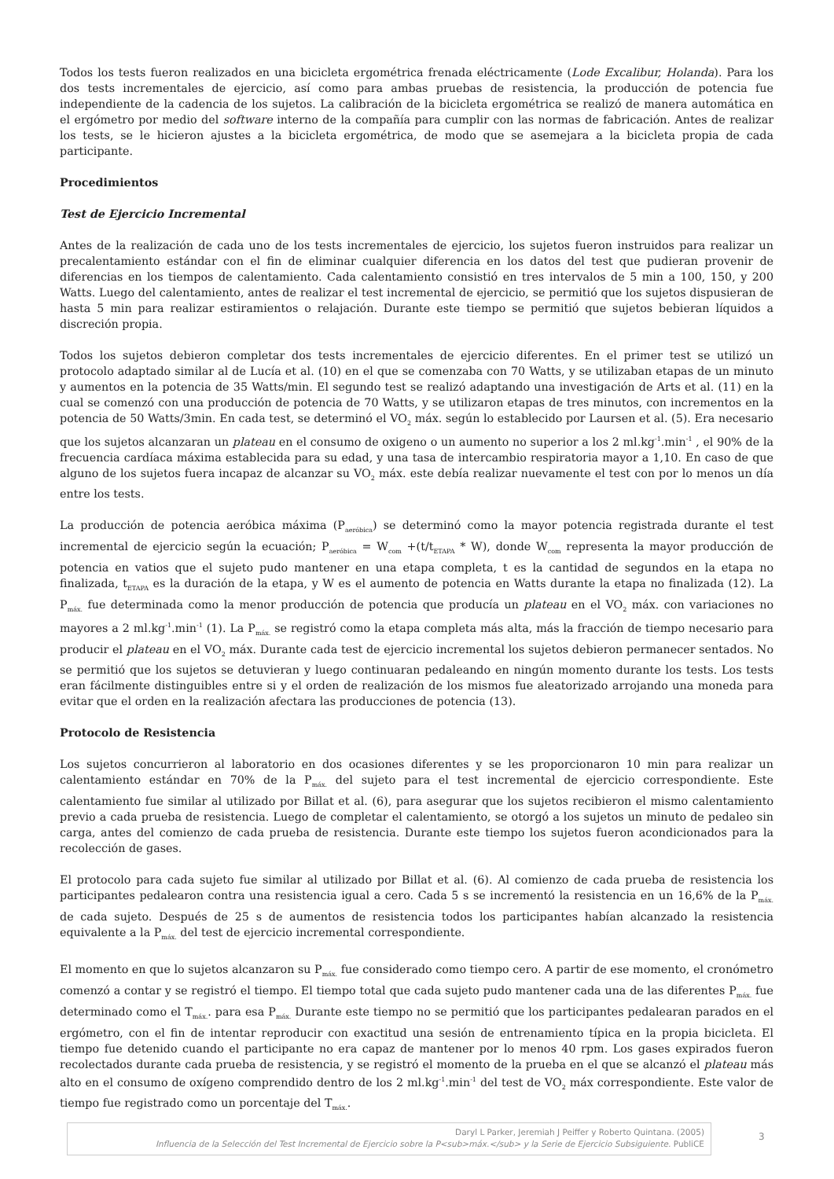Todos los tests fueron realizados en una bicicleta ergométrica frenada eléctricamente (Lode Excalibur, Holanda). Para los dos tests incrementales de ejercicio, así como para ambas pruebas de resistencia, la producción de potencia fue independiente de la cadencia de los sujetos. La calibración de la bicicleta ergométrica se realizó de manera automática en el ergómetro por medio del software interno de la compañía para cumplir con las normas de fabricación. Antes de realizar los tests, se le hicieron ajustes a la bicicleta ergométrica, de modo que se asemejara a la bicicleta propia de cada participante.
Procedimientos
Test de Ejercicio Incremental
Antes de la realización de cada uno de los tests incrementales de ejercicio, los sujetos fueron instruidos para realizar un precalentamiento estándar con el fin de eliminar cualquier diferencia en los datos del test que pudieran provenir de diferencias en los tiempos de calentamiento. Cada calentamiento consistió en tres intervalos de 5 min a 100, 150, y 200 Watts. Luego del calentamiento, antes de realizar el test incremental de ejercicio, se permitió que los sujetos dispusieran de hasta 5 min para realizar estiramientos o relajación. Durante este tiempo se permitió que sujetos bebieran líquidos a discreción propia.
Todos los sujetos debieron completar dos tests incrementales de ejercicio diferentes. En el primer test se utilizó un protocolo adaptado similar al de Lucía et al. (10) en el que se comenzaba con 70 Watts, y se utilizaban etapas de un minuto y aumentos en la potencia de 35 Watts/min. El segundo test se realizó adaptando una investigación de Arts et al. (11) en la cual se comenzó con una producción de potencia de 70 Watts, y se utilizaron etapas de tres minutos, con incrementos en la potencia de 50 Watts/3min. En cada test, se determinó el VO<sub>2</sub> máx. según lo establecido por Laursen et al. (5). Era necesario que los sujetos alcanzaran un plateau en el consumo de oxigeno o un aumento no superior a los 2 ml.kg<sup>-1</sup>.min<sup>-1</sup> , el 90% de la frecuencia cardíaca máxima establecida para su edad, y una tasa de intercambio respiratoria mayor a 1,10. En caso de que alguno de los sujetos fuera incapaz de alcanzar su VO<sub>2</sub> máx. este debía realizar nuevamente el test con por lo menos un día entre los tests.
La producción de potencia aeróbica máxima (P<sub>aeróbica</sub>) se determinó como la mayor potencia registrada durante el test incremental de ejercicio según la ecuación; P<sub>aeróbica</sub> = W<sub>com</sub> +(t/t<sub>ETAPA</sub> * W), donde W<sub>com</sub> representa la mayor producción de potencia en vatios que el sujeto pudo mantener en una etapa completa, t es la cantidad de segundos en la etapa no finalizada, t<sub>ETAPA</sub> es la duración de la etapa, y W es el aumento de potencia en Watts durante la etapa no finalizada (12). La P<sub>máx.</sub> fue determinada como la menor producción de potencia que producía un plateau en el VO<sub>2</sub> máx. con variaciones no mayores a 2 ml.kg<sup>-1</sup>.min<sup>-1</sup> (1). La P<sub>máx.</sub> se registró como la etapa completa más alta, más la fracción de tiempo necesario para producir el plateau en el VO<sub>2</sub> máx. Durante cada test de ejercicio incremental los sujetos debieron permanecer sentados. No se permitió que los sujetos se detuvieran y luego continuaran pedaleando en ningún momento durante los tests. Los tests eran fácilmente distinguibles entre si y el orden de realización de los mismos fue aleatorizado arrojando una moneda para evitar que el orden en la realización afectara las producciones de potencia (13).
Protocolo de Resistencia
Los sujetos concurrieron al laboratorio en dos ocasiones diferentes y se les proporcionaron 10 min para realizar un calentamiento estándar en 70% de la P<sub>máx.</sub> del sujeto para el test incremental de ejercicio correspondiente. Este calentamiento fue similar al utilizado por Billat et al. (6), para asegurar que los sujetos recibieron el mismo calentamiento previo a cada prueba de resistencia. Luego de completar el calentamiento, se otorgó a los sujetos un minuto de pedaleo sin carga, antes del comienzo de cada prueba de resistencia. Durante este tiempo los sujetos fueron acondicionados para la recolección de gases.
El protocolo para cada sujeto fue similar al utilizado por Billat et al. (6). Al comienzo de cada prueba de resistencia los participantes pedalearon contra una resistencia igual a cero. Cada 5 s se incrementó la resistencia en un 16,6% de la P<sub>máx.</sub> de cada sujeto. Después de 25 s de aumentos de resistencia todos los participantes habían alcanzado la resistencia equivalente a la P<sub>máx.</sub> del test de ejercicio incremental correspondiente.
El momento en que lo sujetos alcanzaron su P<sub>máx.</sub> fue considerado como tiempo cero. A partir de ese momento, el cronómetro comenzó a contar y se registró el tiempo. El tiempo total que cada sujeto pudo mantener cada una de las diferentes P<sub>máx.</sub> fue determinado como el T<sub>máx.</sub>. para esa P<sub>máx.</sub> Durante este tiempo no se permitió que los participantes pedalearan parados en el ergómetro, con el fin de intentar reproducir con exactitud una sesión de entrenamiento típica en la propia bicicleta. El tiempo fue detenido cuando el participante no era capaz de mantener por lo menos 40 rpm. Los gases expirados fueron recolectados durante cada prueba de resistencia, y se registró el momento de la prueba en el que se alcanzó el plateau más alto en el consumo de oxígeno comprendido dentro de los 2 ml.kg<sup>-1</sup>.min<sup>-1</sup> del test de VO<sub>2</sub> máx correspondiente. Este valor de tiempo fue registrado como un porcentaje del T<sub>máx.</sub>.
Daryl L Parker, Jeremiah J Peiffer y Roberto Quintana. (2005)
Influencia de la Selección del Test Incremental de Ejercicio sobre la P<sub>máx.</sub> y la Serie de Ejercicio Subsiguiente. PubliCE
3